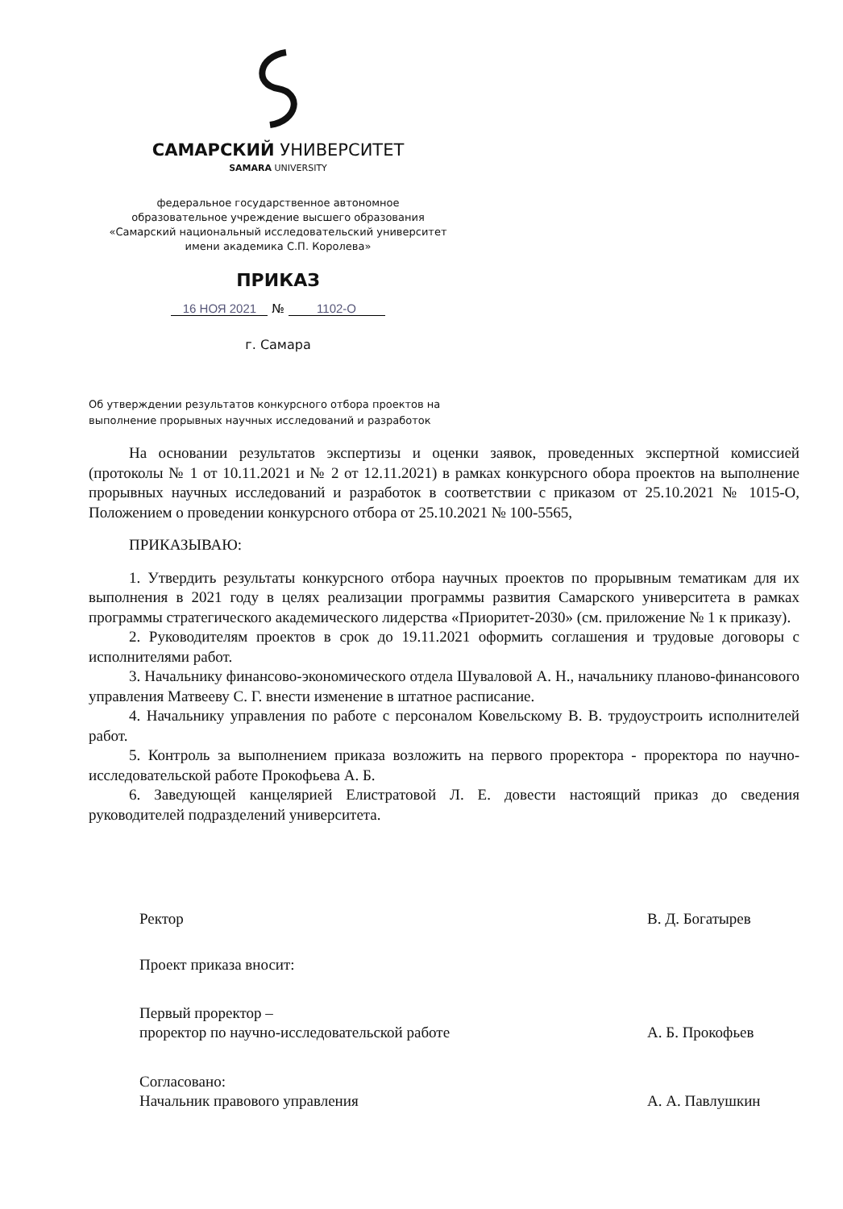САМАРСКИЙ УНИВЕРСИТЕТ
SAMARA UNIVERSITY
федеральное государственное автономное
образовательное учреждение высшего образования
«Самарский национальный исследовательский университет
имени академика С.П. Королева»
ПРИКАЗ
16 НОЯ 2021 № 1102-О
г. Самара
Об утверждении результатов конкурсного отбора проектов на
выполнение прорывных научных исследований и разработок
На основании результатов экспертизы и оценки заявок, проведенных экспертной комиссией (протоколы № 1 от 10.11.2021 и № 2 от 12.11.2021) в рамках конкурсного обора проектов на выполнение прорывных научных исследований и разработок в соответствии с приказом от 25.10.2021 № 1015-О, Положением о проведении конкурсного отбора от 25.10.2021 № 100-5565,
ПРИКАЗЫВАЮ:
1. Утвердить результаты конкурсного отбора научных проектов по прорывным тематикам для их выполнения в 2021 году в целях реализации программы развития Самарского университета в рамках программы стратегического академического лидерства «Приоритет-2030» (см. приложение № 1 к приказу).
2. Руководителям проектов в срок до 19.11.2021 оформить соглашения и трудовые договоры с исполнителями работ.
3. Начальнику финансово-экономического отдела Шуваловой А. Н., начальнику планово-финансового управления Матвееву С. Г. внести изменение в штатное расписание.
4. Начальнику управления по работе с персоналом Ковельскому В. В. трудоустроить исполнителей работ.
5. Контроль за выполнением приказа возложить на первого проректора - проректора по научно-исследовательской работе Прокофьева А. Б.
6. Заведующей канцелярией Елистратовой Л. Е. довести настоящий приказ до сведения руководителей подразделений университета.
Ректор В. Д. Богатырев
Проект приказа вносит:
Первый проректор –
проректор по научно-исследовательской работе
А. Б. Прокофьев
Согласовано:
Начальник правового управления
А. А. Павлушкин